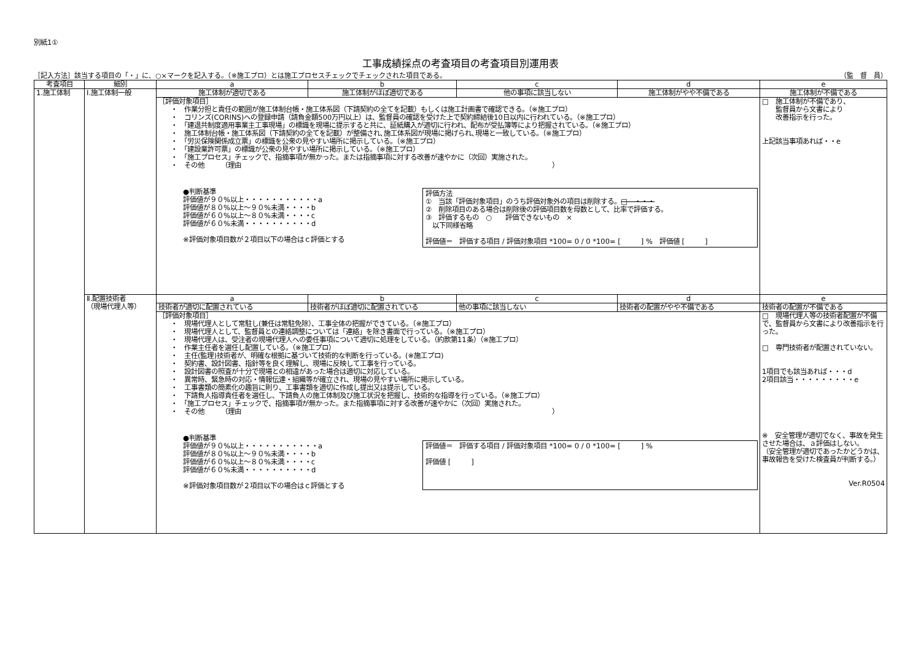別紙1①
工事成績採点の考査項目の考査項目別運用表
［記入方法］該当する項目の「・」に、○×マークを記入する。（※施工プロ）とは施工プロセスチェックでチェックされた項目である。 （監　督　員）
| 考査項目 | 細別 | a | b | c | d | e |
| --- | --- | --- | --- | --- | --- | --- |
| 1.施工体制 | Ⅰ.施工体制一般 | 施工体制が適切である | 施工体制がほぼ適切である | 他の事項に該当しない | 施工体制がやや不備である | 施工体制が不備である |
| | | ［評価対象項目］ ・ 作業分担と責任の範囲が施工体制台帳・施工体系図（下請契約の全てを記載）もしくは施工計画書で確認できる。（※施工プロ） ・ コリンズ(CORINS)への登録申請（請負金額500万円以上）は、監督員の確認を受けた上で契約締結後10日以内に行われている。（※施工プロ） ・ 「建退共制度適用事業主工事現場」の標識を現場に提示すると共に、証紙購入が適切に行われ、配布が受払簿等により把握されている。（※施工プロ） ・ 施工体制台帳・施工体系図（下請契約の全てを記載）が整備され､施工体系図が現場に掲げられ､現場と一致している。（※施工プロ） ・ 「労災保険関係成立票」の標識を公衆の見やすい場所に掲示している。（※施工プロ） ・ 「建設業許可票」の標識が公衆の見やすい場所に掲示している。（※施工プロ） ・ 「施工プロセス」チェックで、指摘事項が無かった。または指摘事項に対する改善が速やかに（次回）実施された。 ・ その他 （理由 ） ●判断基準 評価値が９０%以上・・・・・・・・・・・a 評価値が８０%以上～９０%未満・・・・b 評価値が６０%以上～８０%未満・・・・c 評価値が６０%未満・・・・・・・・・・d ※評価対象項目数が２項目以下の場合はｃ評価とする 評価方法 ① 当該「評価対象項目」のうち評価対象外の項目は削除する。 □ ・・・ ② 削除項目のある場合は削除後の評価項目数を母数として、比率で評価する。 ③ 評価するもの ○ 評価できないもの × 以下同様省略 評価値＝ 評価する項目 / 評価対象項目 *100= 0 / 0 *100= [ ] % 評価値 [ ] | | | | □ 施工体制が不備であり、 監督員から文書により 改善指示を行った。 上記該当事項あれば・・e |
| | Ⅱ.配置技術者 （現場代理人等） | a | b | c | d | e |
| | | 技術者が適切に配置されている | 技術者がほぼ適切に配置されている | 他の事項に該当しない | 技術者の配置がやや不備である | 技術者の配置が不備である |
| | | ［評価対象項目］ ・ 現場代理人として常駐し(兼任は常駐免除）、工事全体の把握ができている。（※施工プロ） ・ 現場代理人として、監督員との連絡調整については「連絡」を除き書面で行っている。（※施工プロ） ・ 現場代理人は、受注者の現場代理人への委任事項について適切に処理をしている。（約款第11条）（※施工プロ） ・ 作業主任者を選任し配置している。（※施工プロ） ・ 主任(監理)技術者が、明確な根拠に基づいて技術的な判断を行っている。(※施工プロ) ・ 契約書、設計図書、指針等を良く理解し、現場に反映して工事を行っている。 ・ 設計図書の照査が十分で現場との相違があった場合は適切に対応している。 ・ 異常時、緊急時の対応・情報伝達・組織等が確立され、現場の見やすい場所に掲示している。 ・ 工事書類の簡素化の趣旨に則り、工事書類を適切に作成し提出又は提示している。 ・ 下請負人指導責任者を選任し、下請負人の施工体制及び施工状況を把握し、技術的な指導を行っている。（※施工プロ） ・ 「施工プロセス」チェックで、指摘事項が無かった。また指摘事項に対する改善が速やかに（次回）実施された。 ・ その他 （理由 ） ●判断基準 評価値が９０%以上・・・・・・・・・・・a 評価値が８０%以上～９０%未満・・・・b 評価値が６０%以上～８０%未満・・・・c 評価値が６０%未満・・・・・・・・・・d ※評価対象項目数が２項目以下の場合はｃ評価とする 評価値＝ 評価する項目 / 評価対象項目 *100= 0 / 0 *100= [ ] % 評価値 [ ] | | | | □ 現場代理人等の技術者配置が不備で、監督員から文書により改善指示を行った。 □ 専門技術者が配置されていない。 1項目でも該当あれば・・・d 2項目該当・・・・・・・・・e ※ 安全管理が適切でなく、事故を発生させた場合は、ａ評価はしない。 （安全管理が適切であったかどうかは、事故報告を受けた検査員が判断する。） Ver.R0504 |